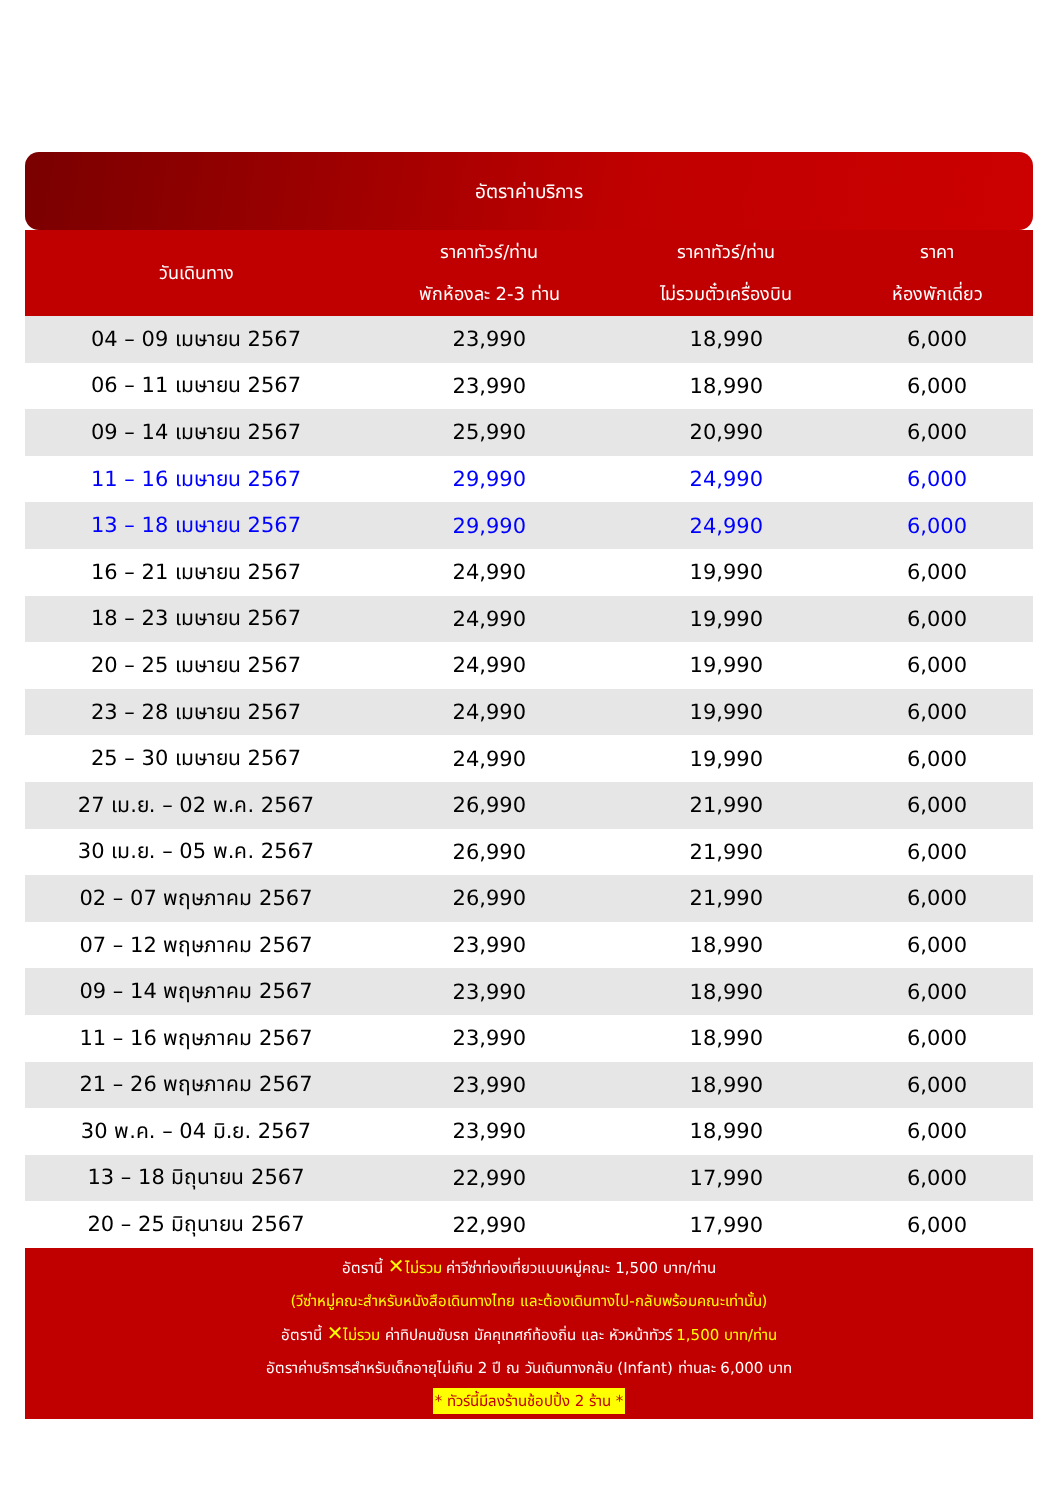อัตราค่าบริการ
| วันเดินทาง | ราคาทัวร์/ท่าน พักห้องละ 2-3 ท่าน | ราคาทัวร์/ท่าน ไม่รวมตั๋วเครื่องบิน | ราคา ห้องพักเดี่ยว |
| --- | --- | --- | --- |
| 04 – 09 เมษายน 2567 | 23,990 | 18,990 | 6,000 |
| 06 – 11 เมษายน 2567 | 23,990 | 18,990 | 6,000 |
| 09 – 14 เมษายน 2567 | 25,990 | 20,990 | 6,000 |
| 11 – 16 เมษายน 2567 | 29,990 | 24,990 | 6,000 |
| 13 – 18 เมษายน 2567 | 29,990 | 24,990 | 6,000 |
| 16 – 21 เมษายน 2567 | 24,990 | 19,990 | 6,000 |
| 18 – 23 เมษายน 2567 | 24,990 | 19,990 | 6,000 |
| 20 – 25 เมษายน 2567 | 24,990 | 19,990 | 6,000 |
| 23 – 28 เมษายน 2567 | 24,990 | 19,990 | 6,000 |
| 25 – 30 เมษายน 2567 | 24,990 | 19,990 | 6,000 |
| 27 เม.ย. – 02 พ.ค. 2567 | 26,990 | 21,990 | 6,000 |
| 30 เม.ย. – 05 พ.ค. 2567 | 26,990 | 21,990 | 6,000 |
| 02 – 07 พฤษภาคม 2567 | 26,990 | 21,990 | 6,000 |
| 07 – 12 พฤษภาคม 2567 | 23,990 | 18,990 | 6,000 |
| 09 – 14 พฤษภาคม 2567 | 23,990 | 18,990 | 6,000 |
| 11 – 16 พฤษภาคม 2567 | 23,990 | 18,990 | 6,000 |
| 21 – 26 พฤษภาคม 2567 | 23,990 | 18,990 | 6,000 |
| 30 พ.ค. – 04 มิ.ย. 2567 | 23,990 | 18,990 | 6,000 |
| 13 – 18 มิถุนายน 2567 | 22,990 | 17,990 | 6,000 |
| 20 – 25 มิถุนายน 2567 | 22,990 | 17,990 | 6,000 |
อัตรานี้ ✕ไม่รวม ค่าวีซ่าท่องเที่ยวแบบหมู่คณะ 1,500 บาท/ท่าน
(วีซ่าหมู่คณะสำหรับหนังสือเดินทางไทย และต้องเดินทางไป-กลับพร้อมคณะเท่านั้น)
อัตรานี้ ✕ไม่รวม ค่าทิปคนขับรถ มัคคุเทศก์ท้องถิ่น และ หัวหน้าทัวร์ 1,500 บาท/ท่าน
อัตราค่าบริการสำหรับเด็กอายุไม่เกิน 2 ปี ณ วันเดินทางกลับ (Infant) ท่านละ 6,000 บาท
* ทัวร์นี้มีลงร้านช้อปปิ้ง 2 ร้าน *